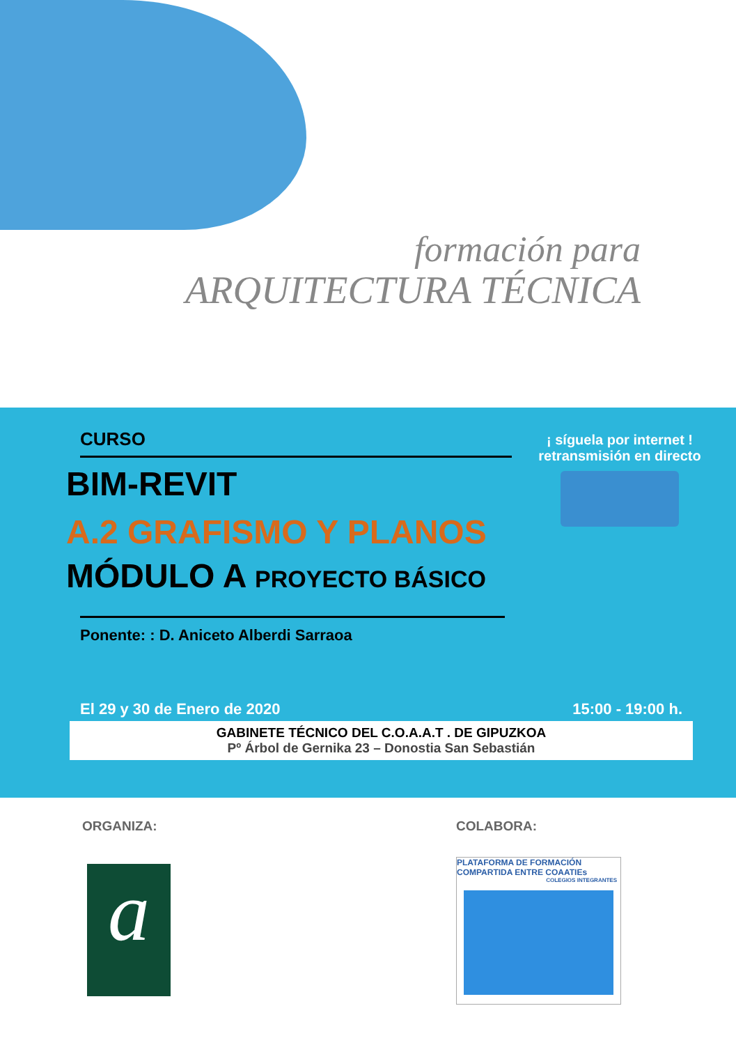formación para
ARQUITECTURA TÉCNICA
CURSO
BIM-REVIT
A.2 GRAFISMO Y PLANOS
MÓDULO A PROYECTO BÁSICO
Ponente: : D. Aniceto Alberdi Sarraoa
¡ síguela por internet !
retransmisión en directo
El 29 y 30 de Enero de 2020 15:00 - 19:00 h.
GABINETE TÉCNICO DEL C.O.A.A.T . DE GIPUZKOA
Pº Árbol de Gernika 23 – Donostia San Sebastián
ORGANIZA: COLABORA:
a
PLATAFORMA DE FORMACIÓN COMPARTIDA ENTRE COAATIEs
COLEGIOS INTEGRANTES